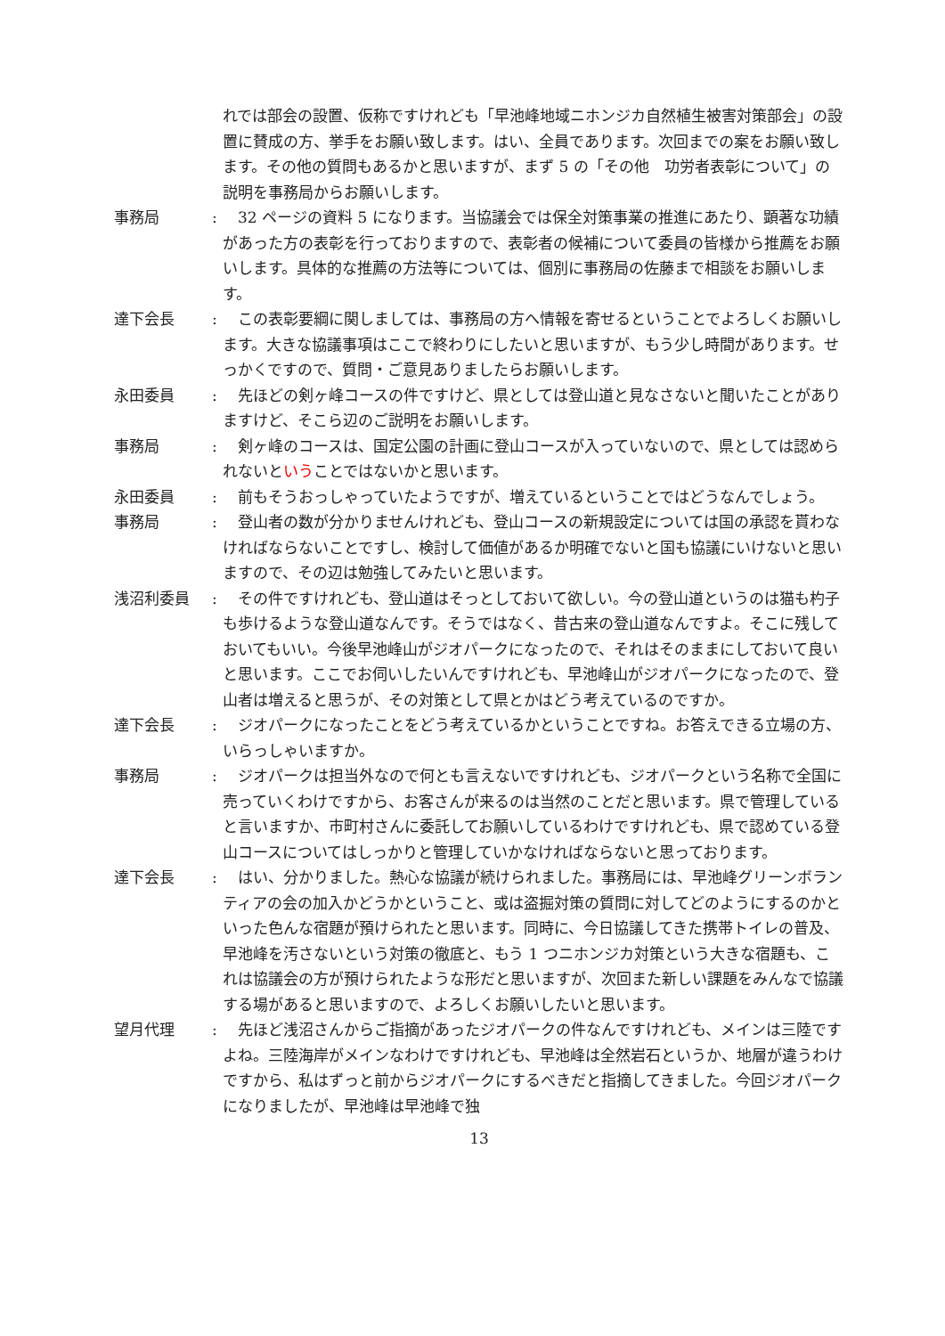れでは部会の設置、仮称ですけれども「早池峰地域ニホンジカ自然植生被害対策部会」の設置に賛成の方、挙手をお願い致します。はい、全員であります。次回までの案をお願い致します。その他の質問もあるかと思いますが、まず 5 の「その他　功労者表彰について」の説明を事務局からお願いします。
事務局 : 　32 ページの資料 5 になります。当協議会では保全対策事業の推進にあたり、顕著な功績があった方の表彰を行っておりますので、表彰者の候補について委員の皆様から推薦をお願いします。具体的な推薦の方法等については、個別に事務局の佐藤まで相談をお願いします。
達下会長 : 　この表彰要綱に関しましては、事務局の方へ情報を寄せるということでよろしくお願いします。大きな協議事項はここで終わりにしたいと思いますが、もう少し時間があります。せっかくですので、質問・ご意見ありましたらお願いします。
永田委員 : 　先ほどの剣ヶ峰コースの件ですけど、県としては登山道と見なさないと聞いたことがありますけど、そこら辺のご説明をお願いします。
事務局 : 　剣ヶ峰のコースは、国定公園の計画に登山コースが入っていないので、県としては認められないということではないかと思います。
永田委員 : 　前もそうおっしゃっていたようですが、増えているということではどうなんでしょう。
事務局 : 　登山者の数が分かりませんけれども、登山コースの新規設定については国の承認を貰わなければならないことですし、検討して価値があるか明確でないと国も協議にいけないと思いますので、その辺は勉強してみたいと思います。
浅沼利委員 : 　その件ですけれども、登山道はそっとしておいて欲しい。今の登山道というのは猫も杓子も歩けるような登山道なんです。そうではなく、昔古来の登山道なんですよ。そこに残しておいてもいい。今後早池峰山がジオパークになったので、それはそのままにしておいて良いと思います。ここでお伺いしたいんですけれども、早池峰山がジオパークになったので、登山者は増えると思うが、その対策として県とかはどう考えているのですか。
達下会長 : 　ジオパークになったことをどう考えているかということですね。お答えできる立場の方、いらっしゃいますか。
事務局 : 　ジオパークは担当外なので何とも言えないですけれども、ジオパークという名称で全国に売っていくわけですから、お客さんが来るのは当然のことだと思います。県で管理していると言いますか、市町村さんに委託してお願いしているわけですけれども、県で認めている登山コースについてはしっかりと管理していかなければならないと思っております。
達下会長 : 　はい、分かりました。熱心な協議が続けられました。事務局には、早池峰グリーンボランティアの会の加入かどうかということ、或は盗掘対策の質問に対してどのようにするのかといった色んな宿題が預けられたと思います。同時に、今日協議してきた携帯トイレの普及、早池峰を汚さないという対策の徹底と、もう 1 つニホンジカ対策という大きな宿題も、これは協議会の方が預けられたような形だと思いますが、次回また新しい課題をみんなで協議する場があると思いますので、よろしくお願いしたいと思います。
望月代理 : 　先ほど浅沼さんからご指摘があったジオパークの件なんですけれども、メインは三陸ですよね。三陸海岸がメインなわけですけれども、早池峰は全然岩石というか、地層が違うわけですから、私はずっと前からジオパークにするべきだと指摘してきました。今回ジオパークになりましたが、早池峰は早池峰で独
13